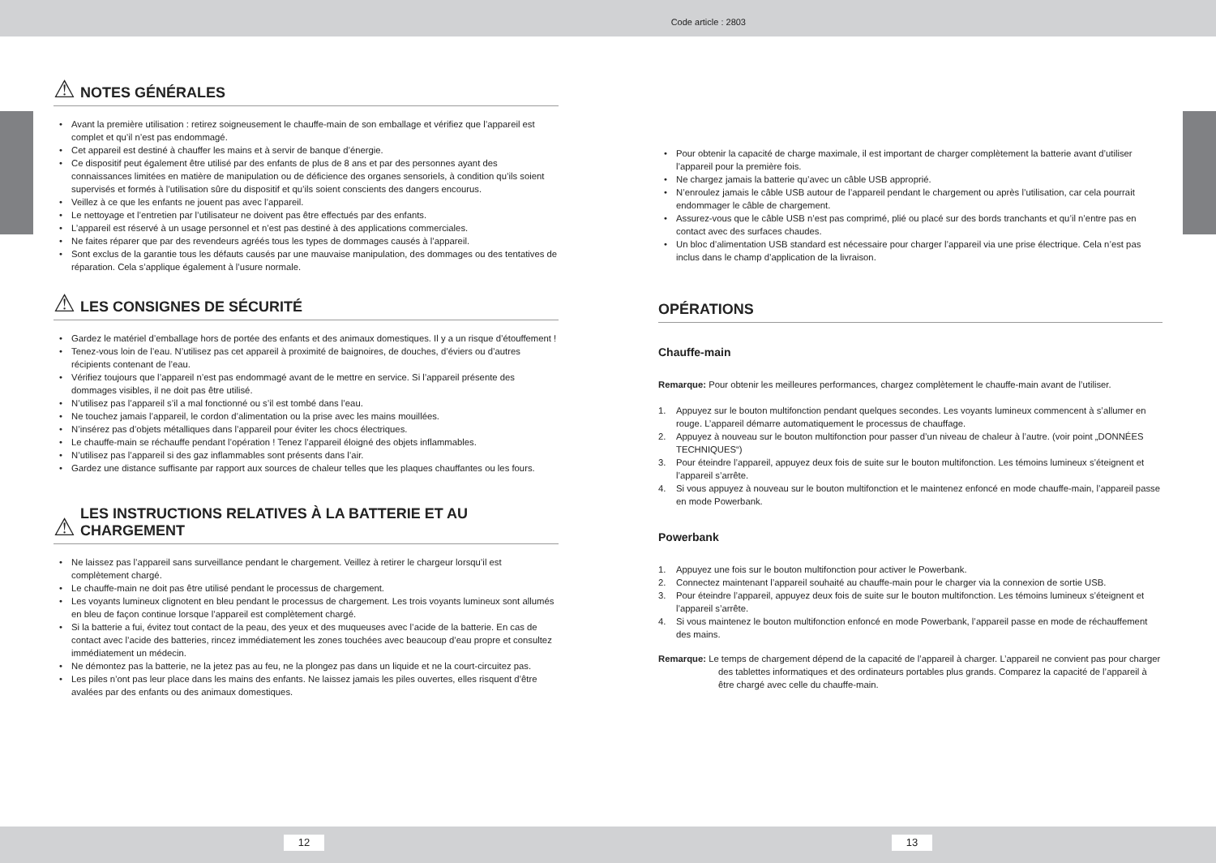Code article : 2803
⚠ NOTES GÉNÉRALES
• Avant la première utilisation : retirez soigneusement le chauffe-main de son emballage et vérifiez que l’appareil est complet et qu’il n’est pas endommagé.
• Cet appareil est destiné à chauffer les mains et à servir de banque d’énergie.
• Ce dispositif peut également être utilisé par des enfants de plus de 8 ans et par des personnes ayant des connaissances limitées en matière de manipulation ou de déficience des organes sensoriels, à condition qu’ils soient supervisés et formés à l’utilisation sûre du dispositif et qu’ils soient conscients des dangers encourus.
• Veillez à ce que les enfants ne jouent pas avec l’appareil.
• Le nettoyage et l’entretien par l’utilisateur ne doivent pas être effectués par des enfants.
• L’appareil est réservé à un usage personnel et n’est pas destiné à des applications commerciales.
• Ne faites réparer que par des revendeurs agréés tous les types de dommages causés à l’appareil.
• Sont exclus de la garantie tous les défauts causés par une mauvaise manipulation, des dommages ou des tentatives de réparation. Cela s’applique également à l’usure normale.
⚠ LES CONSIGNES DE SÉCURITÉ
• Gardez le matériel d’emballage hors de portée des enfants et des animaux domestiques. Il y a un risque d’étouffement !
• Tenez-vous loin de l’eau. N’utilisez pas cet appareil à proximité de baignoires, de douches, d’éviers ou d’autres récipients contenant de l’eau.
• Vérifiez toujours que l’appareil n’est pas endommagé avant de le mettre en service. Si l’appareil présente des dommages visibles, il ne doit pas être utilisé.
• N’utilisez pas l’appareil s’il a mal fonctionné ou s’il est tombé dans l’eau.
• Ne touchez jamais l’appareil, le cordon d’alimentation ou la prise avec les mains mouillées.
• N’insérez pas d’objets métalliques dans l’appareil pour éviter les chocs électriques.
• Le chauffe-main se réchauffe pendant l’opération ! Tenez l’appareil éloigné des objets inflammables.
• N’utilisez pas l’appareil si des gaz inflammables sont présents dans l’air.
• Gardez une distance suffisante par rapport aux sources de chaleur telles que les plaques chauffantes ou les fours.
⚠ LES INSTRUCTIONS RELATIVES À LA BATTERIE ET AU
CHARGEMENT
• Ne laissez pas l’appareil sans surveillance pendant le chargement. Veillez à retirer le chargeur lorsqu’il est complètement chargé.
• Le chauffe-main ne doit pas être utilisé pendant le processus de chargement.
• Les voyants lumineux clignotent en bleu pendant le processus de chargement. Les trois voyants lumineux sont allumés en bleu de façon continue lorsque l’appareil est complètement chargé.
• Si la batterie a fui, évitez tout contact de la peau, des yeux et des muqueuses avec l’acide de la batterie. En cas de contact avec l’acide des batteries, rincez immédiatement les zones touchées avec beaucoup d’eau propre et consultez immédiatement un médecin.
• Ne démontez pas la batterie, ne la jetez pas au feu, ne la plongez pas dans un liquide et ne la court-circuitez pas.
• Les piles n’ont pas leur place dans les mains des enfants. Ne laissez jamais les piles ouvertes, elles risquent d’être avalées par des enfants ou des animaux domestiques.
• Pour obtenir la capacité de charge maximale, il est important de charger complètement la batterie avant d’utiliser l’appareil pour la première fois.
• Ne chargez jamais la batterie qu’avec un câble USB approprié.
• N’enroulez jamais le câble USB autour de l’appareil pendant le chargement ou après l’utilisation, car cela pourrait endommager le câble de chargement.
• Assurez-vous que le câble USB n’est pas comprimé, plié ou placé sur des bords tranchants et qu’il n’entre pas en contact avec des surfaces chaudes.
• Un bloc d’alimentation USB standard est nécessaire pour charger l’appareil via une prise électrique. Cela n’est pas inclus dans le champ d’application de la livraison.
OPÉRATIONS
Chauffe-main
Remarque: Pour obtenir les meilleures performances, chargez complètement le chauffe-main avant de l’utiliser.
1. Appuyez sur le bouton multifonction pendant quelques secondes. Les voyants lumineux commencent à s’allumer en rouge. L’appareil démarre automatiquement le processus de chauffage.
2. Appuyez à nouveau sur le bouton multifonction pour passer d’un niveau de chaleur à l’autre. (voir point „DONNÉES TECHNIQUES“)
3. Pour éteindre l’appareil, appuyez deux fois de suite sur le bouton multifonction. Les témoins lumineux s’éteignent et l’appareil s’arrête.
4. Si vous appuyez à nouveau sur le bouton multifonction et le maintenez enfoncé en mode chauffe-main, l’appareil passe en mode Powerbank.
Powerbank
1. Appuyez une fois sur le bouton multifonction pour activer le Powerbank.
2. Connectez maintenant l’appareil souhaité au chauffe-main pour le charger via la connexion de sortie USB.
3. Pour éteindre l’appareil, appuyez deux fois de suite sur le bouton multifonction. Les témoins lumineux s’éteignent et l’appareil s’arrête.
4. Si vous maintenez le bouton multifonction enfoncé en mode Powerbank, l’appareil passe en mode de réchauffement des mains.
Remarque: Le temps de chargement dépend de la capacité de l’appareil à charger. L’appareil ne convient pas pour charger des tablettes informatiques et des ordinateurs portables plus grands. Comparez la capacité de l’appareil à être chargé avec celle du chauffe-main.
12 13